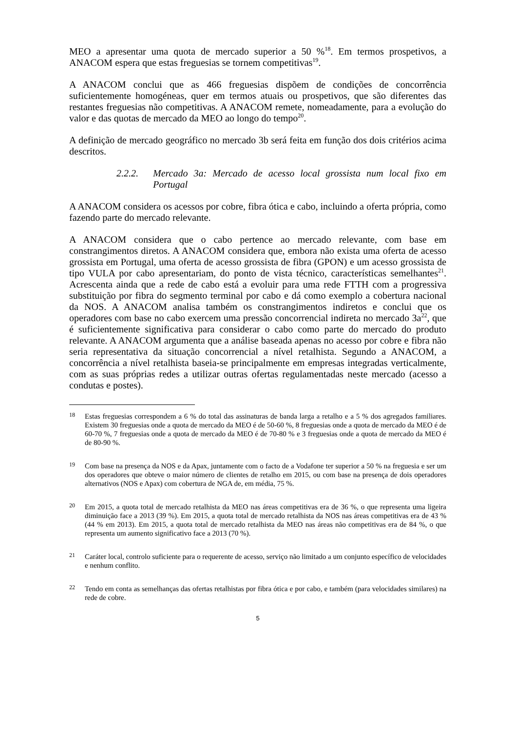MEO a apresentar uma quota de mercado superior a 50 %<sup>18</sup>. Em termos prospetivos, a ANACOM espera que estas freguesias se tornem competitivas<sup>19</sup>.
A ANACOM conclui que as 466 freguesias dispõem de condições de concorrência suficientemente homogéneas, quer em termos atuais ou prospetivos, que são diferentes das restantes freguesias não competitivas. A ANACOM remete, nomeadamente, para a evolução do valor e das quotas de mercado da MEO ao longo do tempo<sup>20</sup>.
A definição de mercado geográfico no mercado 3b será feita em função dos dois critérios acima descritos.
2.2.2. Mercado 3a: Mercado de acesso local grossista num local fixo em Portugal
A ANACOM considera os acessos por cobre, fibra ótica e cabo, incluindo a oferta própria, como fazendo parte do mercado relevante.
A ANACOM considera que o cabo pertence ao mercado relevante, com base em constrangimentos diretos. A ANACOM considera que, embora não exista uma oferta de acesso grossista em Portugal, uma oferta de acesso grossista de fibra (GPON) e um acesso grossista de tipo VULA por cabo apresentariam, do ponto de vista técnico, características semelhantes<sup>21</sup>. Acrescenta ainda que a rede de cabo está a evoluir para uma rede FTTH com a progressiva substituição por fibra do segmento terminal por cabo e dá como exemplo a cobertura nacional da NOS. A ANACOM analisa também os constrangimentos indiretos e conclui que os operadores com base no cabo exercem uma pressão concorrencial indireta no mercado 3a<sup>22</sup>, que é suficientemente significativa para considerar o cabo como parte do mercado do produto relevante. A ANACOM argumenta que a análise baseada apenas no acesso por cobre e fibra não seria representativa da situação concorrencial a nível retalhista. Segundo a ANACOM, a concorrência a nível retalhista baseia-se principalmente em empresas integradas verticalmente, com as suas próprias redes a utilizar outras ofertas regulamentadas neste mercado (acesso a condutas e postes).
18 Estas freguesias correspondem a 6 % do total das assinaturas de banda larga a retalho e a 5 % dos agregados familiares. Existem 30 freguesias onde a quota de mercado da MEO é de 50-60 %, 8 freguesias onde a quota de mercado da MEO é de 60-70 %, 7 freguesias onde a quota de mercado da MEO é de 70-80 % e 3 freguesias onde a quota de mercado da MEO é de 80-90 %.
19 Com base na presença da NOS e da Apax, juntamente com o facto de a Vodafone ter superior a 50 % na freguesia e ser um dos operadores que obteve o maior número de clientes de retalho em 2015, ou com base na presença de dois operadores alternativos (NOS e Apax) com cobertura de NGA de, em média, 75 %.
20 Em 2015, a quota total de mercado retalhista da MEO nas áreas competitivas era de 36 %, o que representa uma ligeira diminuição face a 2013 (39 %). Em 2015, a quota total de mercado retalhista da NOS nas áreas competitivas era de 43 % (44 % em 2013). Em 2015, a quota total de mercado retalhista da MEO nas áreas não competitivas era de 84 %, o que representa um aumento significativo face a 2013 (70 %).
21 Caráter local, controlo suficiente para o requerente de acesso, serviço não limitado a um conjunto específico de velocidades e nenhum conflito.
22 Tendo em conta as semelhanças das ofertas retalhistas por fibra ótica e por cabo, e também (para velocidades similares) na rede de cobre.
5